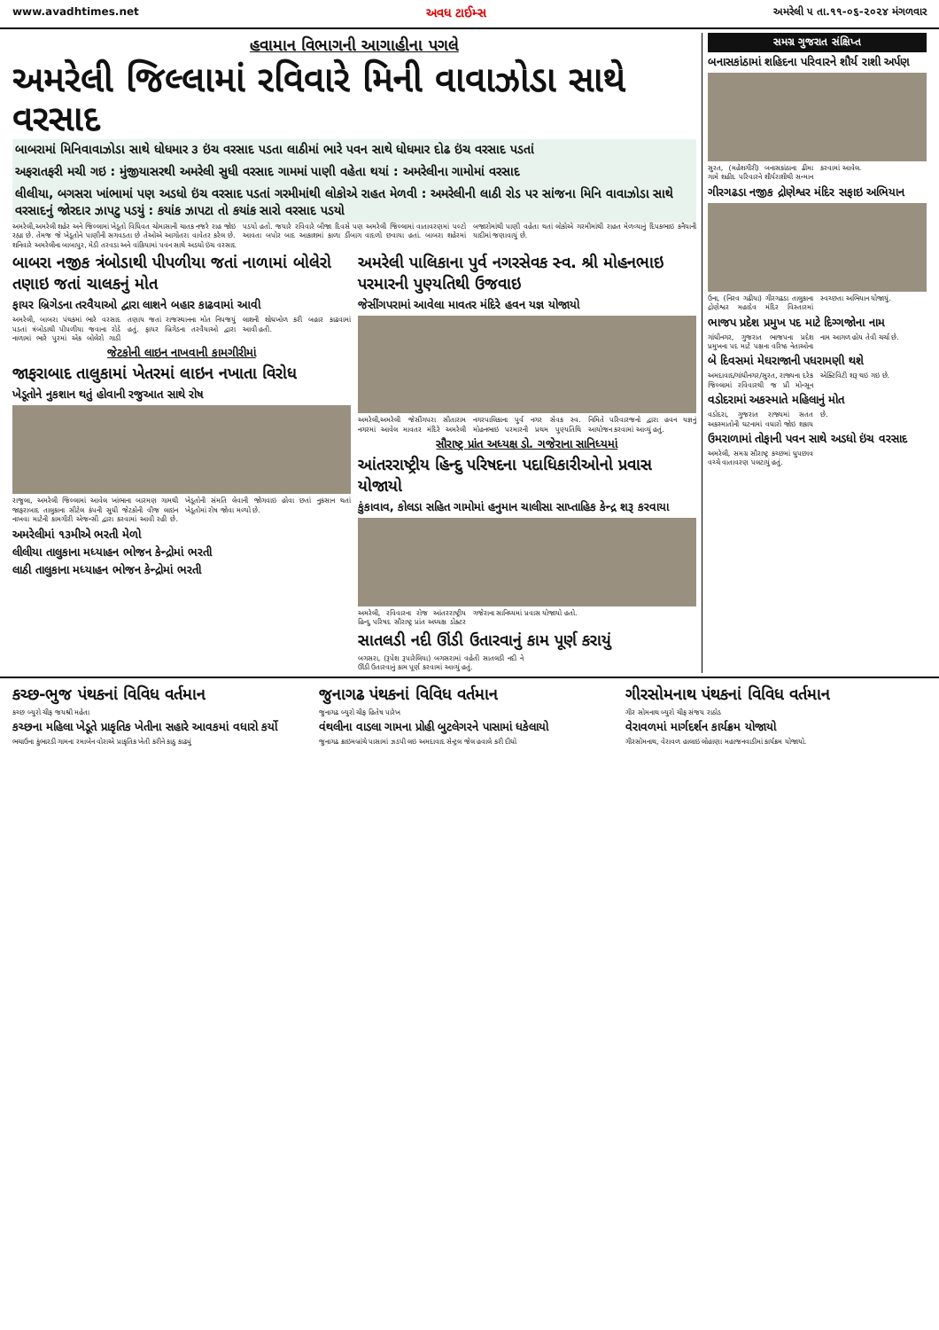www.avadhtimes.net અવધ ટાઈમ્સ અમરેલી ૫ તા.૧૧-૦૬-૨૦૨૪ મંગળવાર
હવામાન વિભાગની આગાહીના પગલે
અમરેલી જિલ્લામાં રવિવારે મિની વાવાઝોડા સાથે વરસાદ
બાબરામાં મિનિવાવાઝોડા સાથે ધોધમાર ૩ ઇંચ વરસાદ પડતા લાઠીમાં ભારે પવન સાથે ધોધમાર દોઢ ઇંચ વરસાદ પડતાં
અફરાતફરી મચી ગઇ : મુંજીયાસરથી અમરેલી સુધી વરસાદ ગામમાં પાણી વહેતા થયાં : અમરેલીના ગામોમાં વરસાદ
લીલીયા, બગસરા ખાંભામાં પણ અડધો ઇંચ વરસાદ પડતાં ગરમીમાંથી લોકોએ રાહત મેળવી : અમરેલીની લાઠી રોડ પર સાંજના મિનિ વાવાઝોડા સાથે વરસાદનું જોરદાર ઝાપટુ પડયું : કયાંક ઝાપટા તો કયાંક સારો વરસાદ પડયો
અમરેલી,અમરેલી શહેર અને જિલ્લામાં ખેડૂતો વિધિવત ચોમાસાની ચાતક નજરે રાહ જોઇ રહ્યા છે. તેમજ જે ખેડૂતોને પાણીની સગવડતા છે તેઓએ આગોતરા વાવેતર કરેલ છે. શનિવારે અમરેલીના બાબાપુર, મેડી તરવડા અને વાંકિયામાં પવન સાથે અડધો ઇંચ વરસાદ પડયો હતો. જયારે રવિવારે બીજા દિવસે પણ અમરેલી જિલ્લામાં વાતાવરણમાં પલ્ટો આવતા બપોર બાદ આકાશમાં કાળા ડીંબાગ વાદળો છવાયા હતાં. બાબરા શહેરમાં બજારોમાંથી પાણી વહેતા થતાં લોકોએ ગરમીમાંથી રાહત મેળવ્યાનું દિપકભાઇ કનૈયાની યાદીમાં જણાવાયું છે.
બાબરા નજીક ત્રંબોડાથી પીપળીયા જતાં નાળામાં બોલેરો તણાઇ જતાં ચાલકનું મોત
ફાયર બ્રિગેડના તરવૈયાઓ દ્વારા લાશને બહાર કાઢવામાં આવી
અમરેલી, બાબરા પંથકમાં ભારે વરસાદ પડતાં ત્રંબોડાથી પીપળીયા જવાના રોડે નાળામાં ભારે પુરમાં એક બોલેરો ગાડી તણાય જતાં રાજસ્થાનના મોત નિપજયું હતું. ફાયર બ્રિગેડના તરવૈયાઓ દ્વારા લાશની શોધખોળ કરી બહાર કાઢવામાં આવી હતી.
જેટકોની લાઇન નાખવાની કામગીરીમાં
જાફરાબાદ તાલુકામાં ખેતરમાં લાઇન નખાતા વિરોધ
ખેડૂતોને નુકશાન થતું હોવાની રજુઆત સાથે રોષ
રાજુલા, અમરેલી જિલ્લામાં આવેલ ખાંભાના બારમણ ગામથી જાફરાબાદ તાલુકાના સીટેલ કંપની સુધી જેટકોની વીજ લાઇન નાખવા માટેની કામગીરી એજન્સી દ્વારા કરવામાં આવી રહી છે. ખેડૂતોની સંમતિ લેવાની જોગવાઇ હોવા છતાં નુકસાન થતાં ખેડૂતોમાં રોષ જોવા મળ્યો છે.
અમરેલીમાં ૧૩મીએ ભરતી મેળો
લીલીયા તાલુકાના મધ્યાહન ભોજન કેન્દ્રોમાં ભરતી
લાઠી તાલુકાના મધ્યાહન ભોજન કેન્દ્રોમાં ભરતી
અમરેલી પાલિકાના પુર્વ નગરસેવક સ્વ. શ્રી મોહનભાઇ પરમારની પુણ્યતિથી ઉજવાઇ
જેસીંગપરામાં આવેલા માવતર મંદિરે હવન યજ્ઞ યોજાયો
અમરેલી,અમરેલી જેસીંગપરા સીતારામ નગરમાં આવેલ માવતર મંદિરે અમરેલી નગરપાલિકાના પુર્વ નગર સેવક સ્વ. મોહનભાઇ પરમારની પ્રથમ પુણ્યતિથિ નિમિતે પરિવારજનો દ્વારા હવન યજ્ઞનું આયોજન કરવામાં આવ્યું હતું.
સૌરાષ્ટ્ર પ્રાંત અધ્યક્ષ ડો. ગજેરાના સાનિધ્યમાં
આંતરરાષ્ટ્રીય હિન્દુ પરિષદના પદાધિકારીઓનો પ્રવાસ યોજાયો
કુંકાવાવ, કોલડા સહિત ગામોમાં હનુમાન ચાલીસા સાપ્તાહિક કેન્દ્ર શરૂ કરવાયા
અમરેલી, રવિવારના રોજ આંતરરાષ્ટ્રીય હિન્દુ પરિષદ સૌરાષ્ટ્ર પ્રાંત અધ્યક્ષ ડોક્ટર ગજેરાના સાનિધ્યમાં પ્રવાસ યોજાયો હતો.
સાતલડી નદી ઊંડી ઉતારવાનું કામ પૂર્ણ કરાયું
બગસરા, (રૂપેશ રૂપારેલિયા) બગસરામાં વહેતી સાતલડી નદી ને ઊંડી ઉતારવાનું કામ પૂર્ણ કરવામાં આવ્યું હતું.
સમગ્ર ગુજરાત સંક્ષિપ્ત
બનાસકાંઠામાં શહિદના પરિવારને શૌર્ય રાશી અર્પણ
સુરત, (મહેશગીરી) બનાસકાંઠાના ઢીમા ગામે શહીદ પરિવારને શૌર્યરાશીથી સન્માન કરવામાં આવેલ.
ગીરગઢડા નજીક દ્રોણેશ્વર મંદિર સફાઇ અભિયાન
ઉના, (નિરવ ગઢીયા) ગીરગઢડા તાલુકાના દ્રોણેશ્વર મહાદેવ મંદિર વિસ્તારમાં સ્વચ્છતા અભિયાન યોજાયું.
ભાજપ પ્રદેશ પ્રમુખ પદ માટે દિગ્ગજોના નામ
ગાંધીનગર, ગુજરાત ભાજપના પ્રદેશ પ્રમુખના પદ માટે પક્ષના વરિષ્ઠ નેતાઓના નામ આગળ હોય તેવી ચર્ચા છે.
બે દિવસમાં મેઘરાજાની પધરામણી થશે
અમદાવાદ/ગાંધીનગર/સુરત, રાજ્યના દરેક જિલ્લામાં રવિવારથી જ પ્રી મોન્સૂન એક્ટિવિટી શરૂ થઇ ગઇ છે.
વડોદરામાં અકસ્માતે મહિલાનું મોત
વડોદરા, ગુજરાત રાજ્યમાં સતત અકસ્માતોની ઘટનામાં વધારો જોઇ શકાય છે.
ઉમરાળામાં તોફાની પવન સાથે અડધો ઇંચ વરસાદ
અમરેલી, સમગ્ર સૌરાષ્ટ્ર કચ્છમાં ધુપછાવ વચ્ચે વાતાવરણ પલટાયું હતું.
કચ્છ-ભુજ પંથકનાં વિવિધ વર્તમાન
કચ્છ બ્યુરો ચીફ જયશ્રી મહેતા
કચ્છના મહિલા ખેડૂતે પ્રાકૃતિક ખેતીના સહારે આવકમાં વધારો કર્યો
ભચાઉના કુંભારડી ગામના રમાબેન વોરાએ પ્રાકૃતિક ખેતી કરીને કાઠુ કાઢ્યું
જુનાગઢ પંથકનાં વિવિધ વર્તમાન
જુનાગઢ બ્યુરો ચીફ હિતેષ પારેખ
વંથલીના વાડલા ગામના પ્રોહી બુટલેગરને પાસામાં ધકેલાયો
જુનાગઢ ક્રાઇમબ્રાંચે પાસામાં ઝડપી લઇ અમદાવાદ સેન્ટ્રલ જેલ હવાલે કરી દીધો
ગીરસોમનાથ પંથકનાં વિવિધ વર્તમાન
ગીર સોમનાથ બ્યુરો ચીફ સંજય રાઠોડ
વેરાવળમાં માર્ગદર્શન કાર્યક્રમ યોજાયો
ગીરસોમનાથ, વેરાવળ હાલાઇ લોહાણા મહાજનવાડીમાં કાર્યક્રમ યોજાયો.